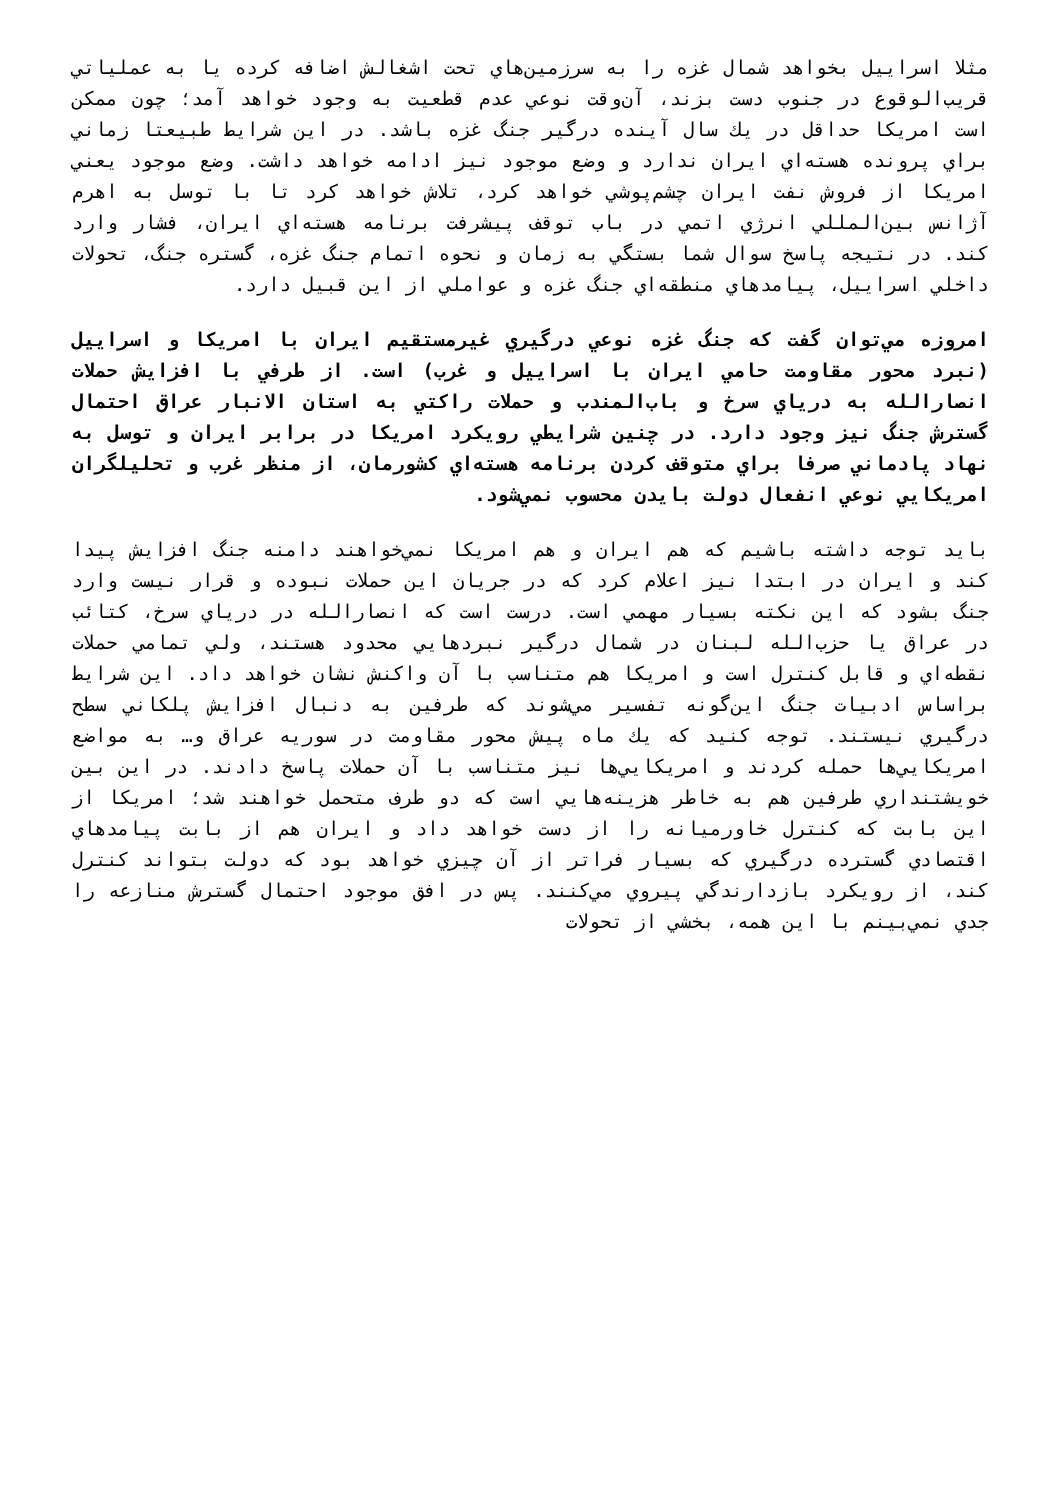مثلا اسراييل بخواهد شمال غزه را به سرزمين‌هاي تحت اشغالش اضافه كرده يا به عملياتي قريب‌الوقوع در جنوب دست بزند، آن‌وقت نوعي عدم قطعيت به وجود خواهد آمد؛ چون ممكن است امريكا حداقل در يك سال آينده درگير جنگ غزه باشد. در اين شرايط طبيعتا زماني براي پرونده هسته‌اي ايران ندارد و وضع موجود نيز ادامه خواهد داشت. وضع موجود يعني امريكا از فروش نفت ايران چشم‌پوشي خواهد كرد، تلاش خواهد كرد تا با توسل به اهرم آژانس بين‌المللي انرژي اتمي در باب توقف پيشرفت برنامه هسته‌اي ايران، فشار وارد كند. در نتيجه پاسخ سوال شما بستگي به زمان و نحوه اتمام جنگ غزه، گستره جنگ، تحولات داخلي اسراييل، پيامدهاي منطقه‌اي جنگ غزه و عواملي از اين قبيل دارد.
امروزه مي‌توان گفت كه جنگ غزه نوعي درگيري غيرمستقيم ايران با امريكا و اسراييل (نبرد محور مقاومت حامي ايران با اسراييل و غرب) است. از طرفي با افزايش حملات انصارالله به درياي سرخ و باب‌المندب و حملات راكتي به استان الانبار عراق احتمال گسترش جنگ نيز وجود دارد. در چنين شرايطي رويكرد امريكا در برابر ايران و توسل به نهاد پادماني صرفا براي متوقف كردن برنامه هسته‌اي كشورمان، از منظر غرب و تحليلگران امريكايي نوعي انفعال دولت بايدن محسوب نمي‌شود.
بايد توجه داشته باشيم كه هم ايران و هم امريكا نمي‌خواهند دامنه جنگ افزايش پيدا كند و ايران در ابتدا نيز اعلام كرد كه در جريان اين حملات نبوده و قرار نيست وارد جنگ بشود كه اين نكته بسيار مهمي است. درست است كه انصارالله در درياي سرخ، كتائب در عراق يا حزب‌الله لبنان در شمال درگير نبردهايي محدود هستند، ولي تمامي حملات نقطه‌اي و قابل كنترل است و امريكا هم متناسب با آن واكنش نشان خواهد داد. اين شرايط براساس ادبيات جنگ اين‌گونه تفسير مي‌شوند كه طرفين به دنبال افزايش پلكاني سطح درگيري نيستند. توجه كنيد كه يك ماه پيش محور مقاومت در سوريه عراق و… به مواضع امريكايي‌ها حمله كردند و امريكايي‌ها نيز متناسب با آن حملات پاسخ دادند. در اين بين خويشتنداري طرفين هم به خاطر هزينه‌هايي است كه دو طرف متحمل خواهند شد؛ امريكا از اين بابت كه كنترل خاورميانه را از دست خواهد داد و ايران هم از بابت پيامدهاي اقتصادي گسترده درگيري كه بسيار فراتر از آن چيزي خواهد بود كه دولت بتواند كنترل كند، از رويكرد بازدارندگي پيروي مي‌كنند. پس در افق موجود احتمال گسترش منازعه را جدي نمي‌بينم با اين همه، بخشي از تحولات